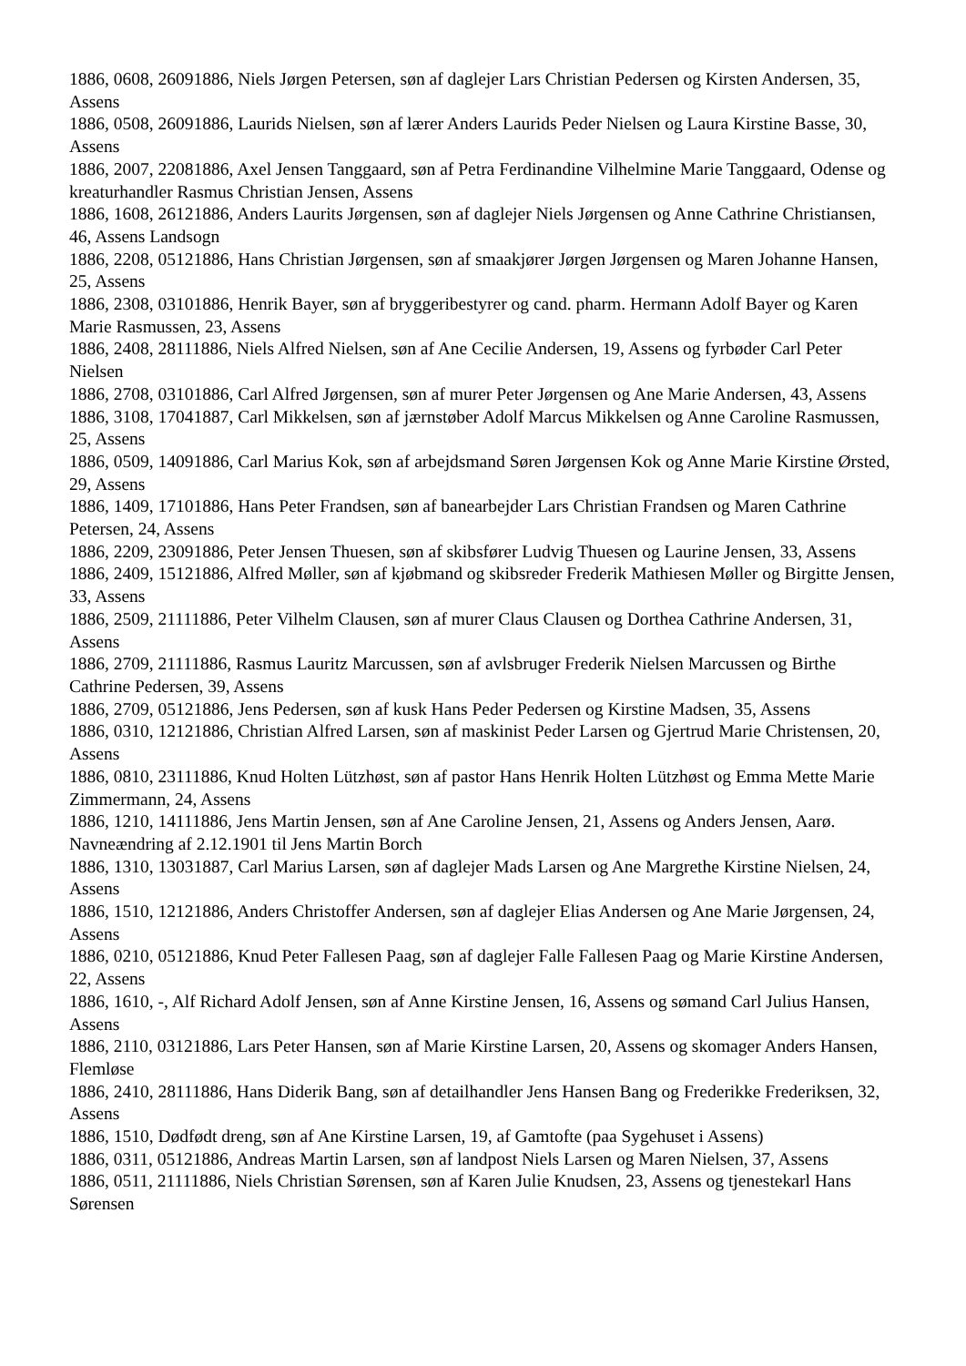1886, 0608, 26091886, Niels Jørgen Petersen, søn af daglejer Lars Christian Pedersen og Kirsten Andersen, 35, Assens
1886, 0508, 26091886, Laurids Nielsen, søn af lærer Anders Laurids Peder Nielsen og Laura Kirstine Basse, 30, Assens
1886, 2007, 22081886, Axel Jensen Tanggaard, søn af Petra Ferdinandine Vilhelmine Marie Tanggaard, Odense og kreaturhandler Rasmus Christian Jensen, Assens
1886, 1608, 26121886, Anders Laurits Jørgensen, søn af daglejer Niels Jørgensen og Anne Cathrine Christiansen, 46, Assens Landsogn
1886, 2208, 05121886, Hans Christian Jørgensen, søn af smaakjører Jørgen Jørgensen og Maren Johanne Hansen, 25, Assens
1886, 2308, 03101886, Henrik Bayer, søn af bryggeribestyrer og cand. pharm. Hermann Adolf Bayer og Karen Marie Rasmussen, 23, Assens
1886, 2408, 28111886, Niels Alfred Nielsen, søn af Ane Cecilie Andersen, 19, Assens og fyrbøder Carl Peter Nielsen
1886, 2708, 03101886, Carl Alfred Jørgensen, søn af murer Peter Jørgensen og Ane Marie Andersen, 43, Assens
1886, 3108, 17041887, Carl Mikkelsen, søn af jærnstøber Adolf Marcus Mikkelsen og Anne Caroline Rasmussen, 25, Assens
1886, 0509, 14091886, Carl Marius Kok, søn af arbejdsmand Søren Jørgensen Kok og Anne Marie Kirstine Ørsted, 29, Assens
1886, 1409, 17101886, Hans Peter Frandsen, søn af banearbejder Lars Christian Frandsen og Maren Cathrine Petersen, 24, Assens
1886, 2209, 23091886, Peter Jensen Thuesen, søn af skibsfører Ludvig Thuesen og Laurine Jensen, 33, Assens
1886, 2409, 15121886, Alfred Møller, søn af kjøbmand og skibsreder Frederik Mathiesen Møller og Birgitte Jensen, 33, Assens
1886, 2509, 21111886, Peter Vilhelm Clausen, søn af murer Claus Clausen og Dorthea Cathrine Andersen, 31, Assens
1886, 2709, 21111886, Rasmus Lauritz Marcussen, søn af avlsbruger Frederik Nielsen Marcussen og Birthe Cathrine Pedersen, 39, Assens
1886, 2709, 05121886, Jens Pedersen, søn af kusk Hans Peder Pedersen og Kirstine Madsen, 35, Assens
1886, 0310, 12121886, Christian Alfred Larsen, søn af maskinist Peder Larsen og Gjertrud Marie Christensen, 20, Assens
1886, 0810, 23111886, Knud Holten Lützhøst, søn af pastor Hans Henrik Holten Lützhøst og Emma Mette Marie Zimmermann, 24, Assens
1886, 1210, 14111886, Jens Martin Jensen, søn af Ane Caroline Jensen, 21, Assens og Anders Jensen, Aarø. Navneændring af 2.12.1901 til Jens Martin Borch
1886, 1310, 13031887, Carl Marius Larsen, søn af daglejer Mads Larsen og Ane Margrethe Kirstine Nielsen, 24, Assens
1886, 1510, 12121886, Anders Christoffer Andersen, søn af daglejer Elias Andersen og Ane Marie Jørgensen, 24, Assens
1886, 0210, 05121886, Knud Peter Fallesen Paag, søn af daglejer Falle Fallesen Paag og Marie Kirstine Andersen, 22, Assens
1886, 1610, -, Alf Richard Adolf Jensen, søn af Anne Kirstine Jensen, 16, Assens og sømand Carl Julius Hansen, Assens
1886, 2110, 03121886, Lars Peter Hansen, søn af Marie Kirstine Larsen, 20, Assens og skomager Anders Hansen, Flemløse
1886, 2410, 28111886, Hans Diderik Bang, søn af detailhandler Jens Hansen Bang og Frederikke Frederiksen, 32, Assens
1886, 1510, Dødfødt dreng, søn af Ane Kirstine Larsen, 19, af Gamtofte (paa Sygehuset i Assens)
1886, 0311, 05121886, Andreas Martin Larsen, søn af landpost Niels Larsen og Maren Nielsen, 37, Assens
1886, 0511, 21111886, Niels Christian Sørensen, søn af Karen Julie Knudsen, 23, Assens og tjenestekarl Hans Sørensen